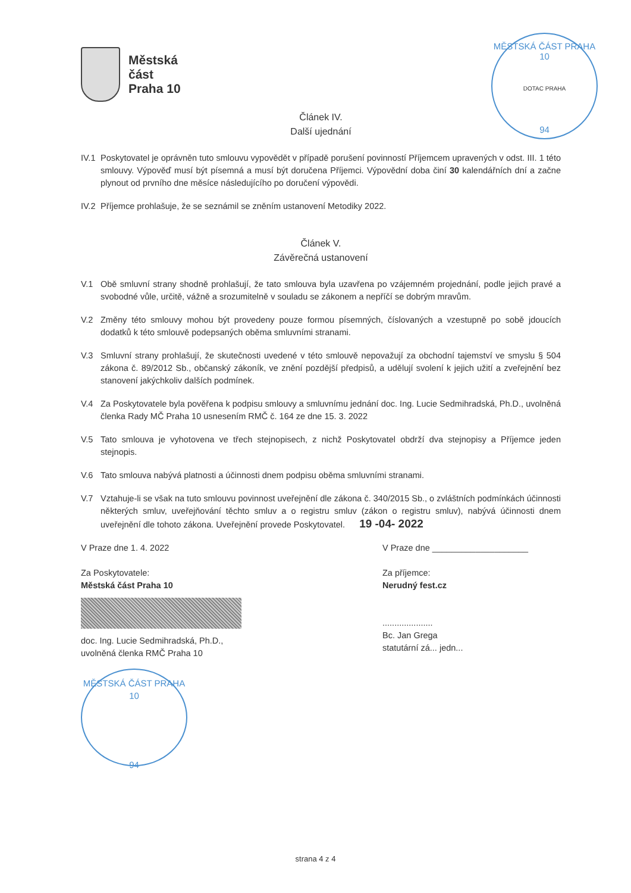Městská
část
Praha 10
MĚSTSKÁ ČÁST PRAHA 10
DOTAC PRAHA
94
Článek IV.
Další ujednání
IV.1 Poskytovatel je oprávněn tuto smlouvu vypovědět v případě porušení povinností Příjemcem upravených v odst. III. 1 této smlouvy. Výpověď musí být písemná a musí být doručena Příjemci. Výpovědní doba činí 30 kalendářních dní a začne plynout od prvního dne měsíce následujícího po doručení výpovědi.
IV.2 Příjemce prohlašuje, že se seznámil se zněním ustanovení Metodiky 2022.
Článek V.
Závěrečná ustanovení
V.1 Obě smluvní strany shodně prohlašují, že tato smlouva byla uzavřena po vzájemném projednání, podle jejich pravé a svobodné vůle, určitě, vážně a srozumitelně v souladu se zákonem a nepříčí se dobrým mravům.
V.2 Změny této smlouvy mohou být provedeny pouze formou písemných, číslovaných a vzestupně po sobě jdoucích dodatků k této smlouvě podepsaných oběma smluvními stranami.
V.3 Smluvní strany prohlašují, že skutečnosti uvedené v této smlouvě nepovažují za obchodní tajemství ve smyslu § 504 zákona č. 89/2012 Sb., občanský zákoník, ve znění pozdější předpisů, a udělují svolení k jejich užití a zveřejnění bez stanovení jakýchkoliv dalších podmínek.
V.4 Za Poskytovatele byla pověřena k podpisu smlouvy a smluvnímu jednání doc. Ing. Lucie Sedmihradská, Ph.D., uvolněná členka Rady MČ Praha 10 usnesením RMČ č. 164 ze dne 15. 3. 2022
V.5 Tato smlouva je vyhotovena ve třech stejnopisech, z nichž Poskytovatel obdrží dva stejnopisy a Příjemce jeden stejnopis.
V.6 Tato smlouva nabývá platnosti a účinnosti dnem podpisu oběma smluvními stranami.
V.7 Vztahuje-li se však na tuto smlouvu povinnost uveřejnění dle zákona č. 340/2015 Sb., o zvláštních podmínkách účinnosti některých smluv, uveřejňování těchto smluv a o registru smluv (zákon o registru smluv), nabývá účinnosti dnem uveřejnění dle tohoto zákona. Uveřejnění provede Poskytovatel. 19 -04- 2022
V Praze dne 1. 4. 2022
Za Poskytovatele:
Městská část Praha 10
doc. Ing. Lucie Sedmihradská, Ph.D.,
uvolněná členka RMČ Praha 10
MĚSTSKÁ ČÁST PRAHA 10
94
V Praze dne ____________________
Za příjemce:
Nerudný fest.cz
.....................
Bc. Jan Grega
statutární zá... jedn...
strana 4 z 4